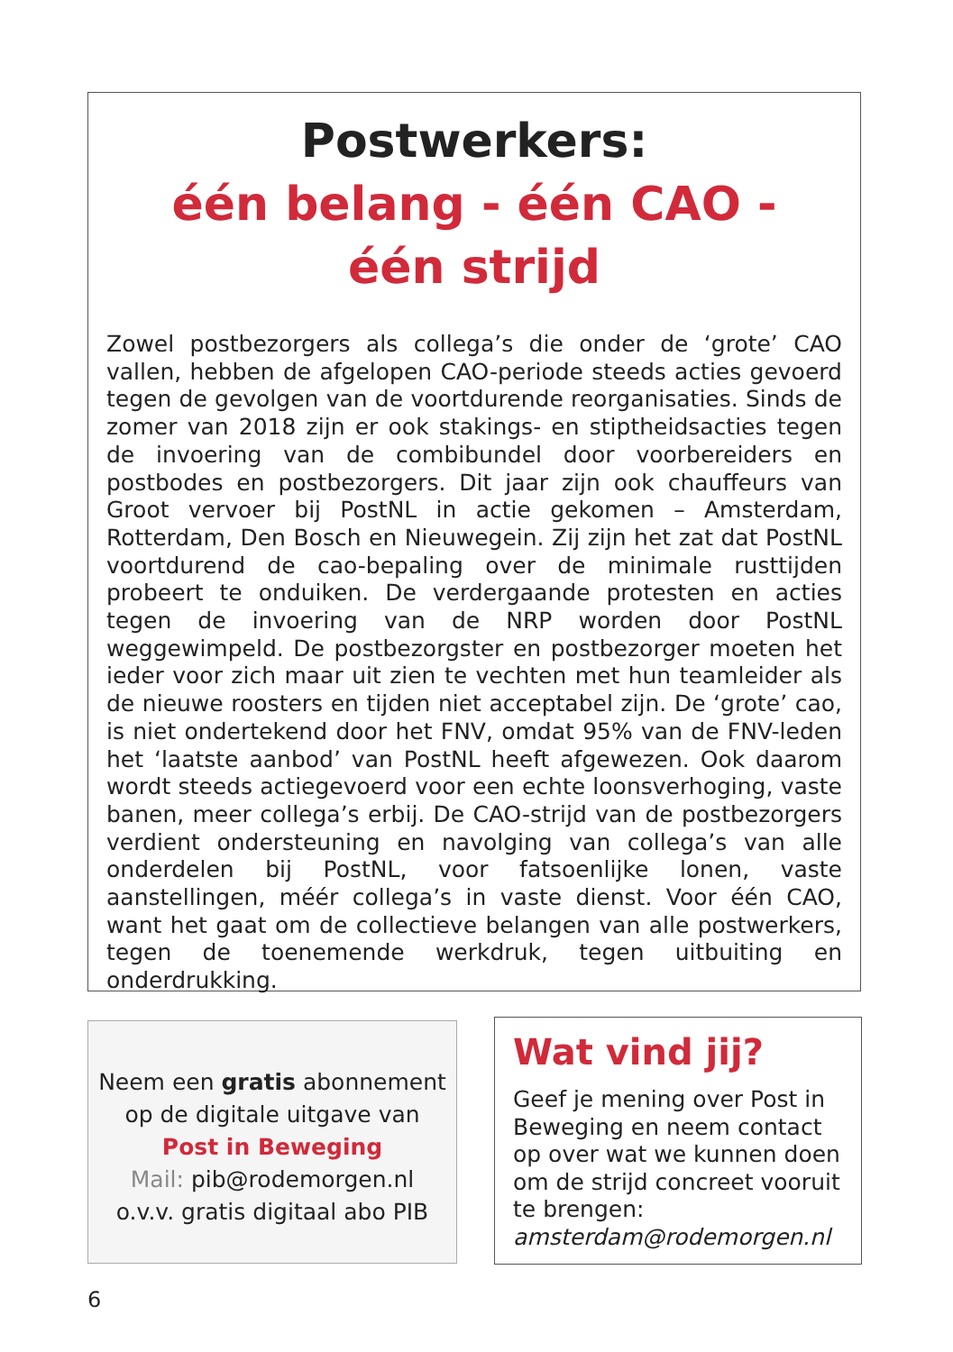Postwerkers:
één belang - één CAO -
één strijd
Zowel postbezorgers als collega’s die onder de ‘grote’ CAO vallen, hebben de afgelopen CAO-periode steeds acties gevoerd tegen de gevolgen van de voortdurende reorganisaties. Sinds de zomer van 2018 zijn er ook stakings- en stiptheidsacties tegen de invoering van de combibundel door voorbereiders en postbodes en postbezorgers. Dit jaar zijn ook chauffeurs van Groot vervoer bij PostNL in actie gekomen – Amsterdam, Rotterdam, Den Bosch en Nieuwegein. Zij zijn het zat dat PostNL voortdurend de cao-bepaling over de minimale rusttijden probeert te onduiken. De verdergaande protesten en acties tegen de invoering van de NRP worden door PostNL weggewimpeld. De postbezorgster en postbezorger moeten het ieder voor zich maar uit zien te vechten met hun teamleider als de nieuwe roosters en tijden niet acceptabel zijn. De ‘grote’ cao, is niet ondertekend door het FNV, omdat 95% van de FNV-leden het ‘laatste aanbod’ van PostNL heeft afgewezen. Ook daarom wordt steeds actiegevoerd voor een echte loonsverhoging, vaste banen, meer collega’s erbij. De CAO-strijd van de postbezorgers verdient ondersteuning en navolging van collega’s van alle onderdelen bij PostNL, voor fatsoenlijke lonen, vaste aanstellingen, méér collega’s in vaste dienst. Voor één CAO, want het gaat om de collectieve belangen van alle postwerkers, tegen de toenemende werkdruk, tegen uitbuiting en onderdrukking.
Neem een gratis abonnement
op de digitale uitgave van
Post in Beweging
Mail: pib@rodemorgen.nl
o.v.v. gratis digitaal abo PIB
Wat vind jij?
Geef je mening over Post in Beweging en neem contact op over wat we kunnen doen om de strijd concreet vooruit te brengen:
amsterdam@rodemorgen.nl
6